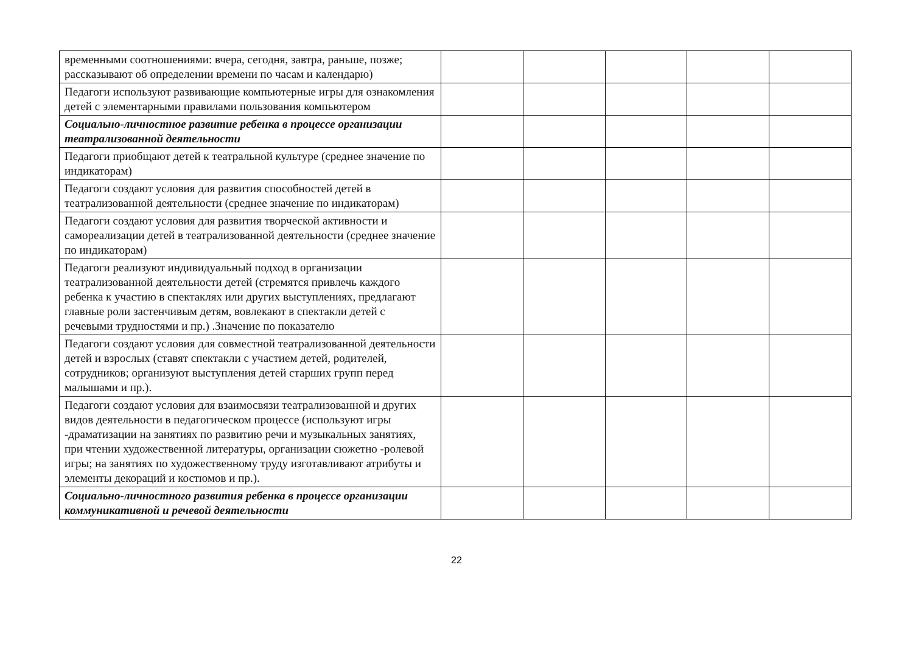| временными соотношениями: вчера, сегодня, завтра, раньше, позже; рассказывают об определении времени по часам и календарю) | | | | | |
| Педагоги используют развивающие компьютерные игры для ознакомления детей с элементарными правилами пользования компьютером | | | | | |
| Социально-личностное развитие ребенка в процессе организации театрализованной деятельности | | | | | |
| Педагоги приобщают детей к театральной культуре (среднее значение по индикаторам) | | | | | |
| Педагоги создают условия для развития способностей детей в театрализованной деятельности (среднее значение по индикаторам) | | | | | |
| Педагоги создают условия для развития творческой активности и самореализации детей в театрализованной деятельности (среднее значение по индикаторам) | | | | | |
| Педагоги реализуют индивидуальный подход в организации театрализованной деятельности детей (стремятся привлечь каждого ребенка к участию в спектаклях или других выступлениях, предлагают главные роли застенчивым детям, вовлекают в спектакли детей с речевыми трудностями и пр.) .Значение по показателю | | | | | |
| Педагоги создают условия для совместной театрализованной деятельности детей и взрослых (ставят спектакли с участием детей, родителей, сотрудников; организуют выступления детей старших групп перед малышами и пр.). | | | | | |
| Педагоги создают условия для взаимосвязи театрализованной и других видов деятельности в педагогическом процессе (используют игры -драматизации на занятиях по развитию речи и музыкальных занятиях, при чтении художественной литературы, организации сюжетно -ролевой игры; на занятиях по художественному труду изготавливают атрибуты и элементы декораций и костюмов и пр.). | | | | | |
| Социально-личностного развития ребенка в процессе организации коммуникативной и речевой деятельности | | | | | |
22